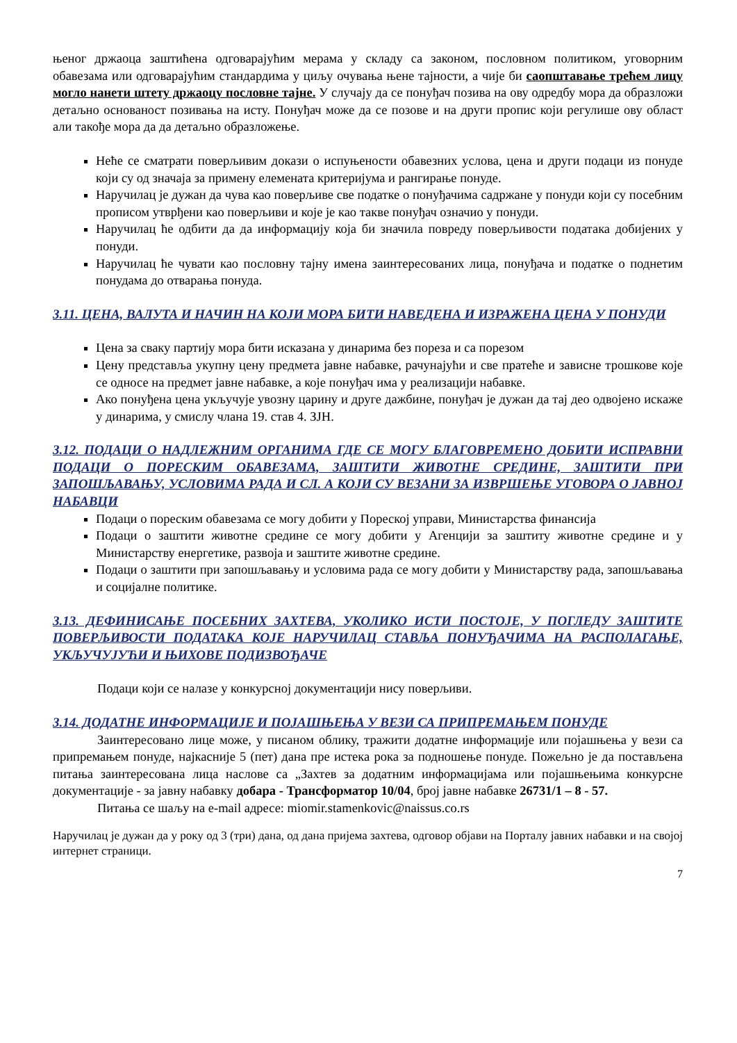њеног држаоца заштићена одговарајућим мерама у складу са законом, пословном политиком, уговорним обавезама или одговарајућим стандардима у циљу очувања њене тајности, а чије би саопштавање трећем лицу могло нанети штету држаоцу пословне тајне. У случају да се понуђач позива на ову одредбу мора да образложи детаљно основаност позивања на исту. Понуђач може да се позове и на други пропис који регулише ову област али такође мора да да детаљно образложење.
Неће се сматрати поверљивим докази о испуњености обавезних услова, цена и други подаци из понуде који су од значаја за примену елемената критеријума и рангирање понуде.
Наручилац је дужан да чува као поверљиве све податке о понуђачима садржане у понуди који су посебним прописом утврђени као поверљиви и које је као такве понуђач означио у понуди.
Наручилац ће одбити да да информацију која би значила повреду поверљивости података добијених у понуди.
Наручилац ће чувати као пословну тајну имена заинтересованих лица, понуђача и податке о поднетим понудама до отварања понуда.
3.11. ЦЕНА, ВАЛУТА И НАЧИН НА КОЈИ МОРА БИТИ НАВЕДЕНА И ИЗРАЖЕНА ЦЕНА У ПОНУДИ
Цена за сваку партију мора бити исказана у динарима без пореза и са порезом
Цену представља укупну цену предмета јавне набавке, рачунајући и све пратеће и зависне трошкове које се односе на предмет јавне набавке, а које понуђач има у реализацији набавке.
Ако понуђена цена укључује увозну царину и друге дажбине, понуђач је дужан да тај део одвојено искаже у динарима, у смислу члана 19. став 4. ЗЈН.
3.12. ПОДАЦИ О НАДЛЕЖНИМ ОРГАНИМА ГДЕ СЕ МОГУ БЛАГОВРЕМЕНО ДОБИТИ ИСПРАВНИ ПОДАЦИ О ПОРЕСКИМ ОБАВЕЗАМА, ЗАШТИТИ ЖИВОТНЕ СРЕДИНЕ, ЗАШТИТИ ПРИ ЗАПОШЉАВАЊУ, УСЛОВИМА РАДА И СЛ. А КОЈИ СУ ВЕЗАНИ ЗА ИЗВРШЕЊЕ УГОВОРА О ЈАВНОЈ НАБАВЦИ
Подаци о пореским обавезама се могу добити у Пореској управи, Министарства финансија
Подаци о заштити животне средине се могу добити у Агенцији за заштиту животне средине и у Министарству енергетике, развоја и заштите животне средине.
Подаци о заштити при запошљавању и условима рада се могу добити у Министарству рада, запошљавања и социјалне политике.
3.13. ДЕФИНИСАЊЕ ПОСЕБНИХ ЗАХТЕВА, УКОЛИКО ИСТИ ПОСТОЈЕ, У ПОГЛЕДУ ЗАШТИТЕ ПОВЕРЉИВОСТИ ПОДАТАКА КОЈЕ НАРУЧИЛАЦ СТАВЉА ПОНУЂАЧИМА НА РАСПОЛАГАЊЕ, УКЉУЧУЈУЋИ И ЊИХОВЕ ПОДИЗВОЂАЧЕ
Подаци који се налазе у конкурсној документацији нису поверљиви.
3.14. ДОДАТНЕ ИНФОРМАЦИЈЕ И ПОЈАШЊЕЊА У ВЕЗИ СА ПРИПРЕМАЊЕМ ПОНУДЕ
Заинтересовано лице може, у писаном облику, тражити додатне информације или појашњења у вези са припремањем понуде, најкасније 5 (пет) дана пре истека рока за подношење понуде. Пожељно је да постављена питања заинтересована лица наслове са „Захтев за додатним информацијама или појашњењима конкурсне документације - за јавну набавку добара - Трансформатор 10/04, број јавне набавке 26731/1 – 8 - 57.
Питања се шаљу на e-mail адресе: miomir.stamenkovic@naissus.co.rs
Наручилац је дужан да у року од 3 (три) дана, од дана пријема захтева, одговор објави на Порталу јавних набавки и на својој интернет страници.
7